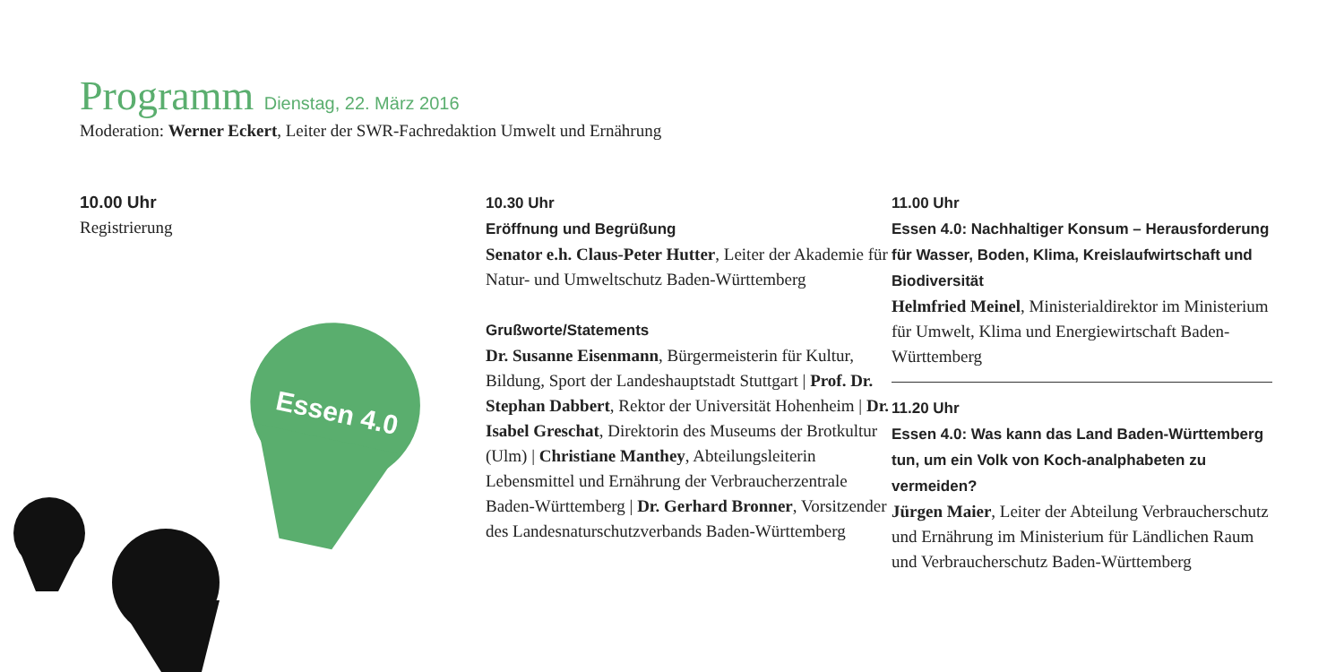Programm Dienstag, 22. März 2016
Moderation: Werner Eckert, Leiter der SWR-Fachredaktion Umwelt und Ernährung
10.00 Uhr
Registrierung
10.30 Uhr
Eröffnung und Begrüßung
Senator e.h. Claus-Peter Hutter, Leiter der Akademie für Natur- und Umweltschutz Baden-Württemberg
Grußworte/Statements
Dr. Susanne Eisenmann, Bürgermeisterin für Kultur, Bildung, Sport der Landeshauptstadt Stuttgart | Prof. Dr. Stephan Dabbert, Rektor der Universität Hohenheim | Dr. Isabel Greschat, Direktorin des Museums der Brotkultur (Ulm) | Christiane Manthey, Abteilungsleiterin Lebensmittel und Ernährung der Verbraucherzentrale Baden-Württemberg | Dr. Gerhard Bronner, Vorsitzender des Landesnaturschutzverbands Baden-Württemberg
11.00 Uhr
Essen 4.0: Nachhaltiger Konsum – Herausforderung für Wasser, Boden, Klima, Kreislaufwirtschaft und Biodiversität
Helmfried Meinel, Ministerialdirektor im Ministerium für Umwelt, Klima und Energiewirtschaft Baden-Württemberg
11.20 Uhr
Essen 4.0: Was kann das Land Baden-Württemberg tun, um ein Volk von Koch-analphabeten zu vermeiden?
Jürgen Maier, Leiter der Abteilung Verbraucherschutz und Ernährung im Ministerium für Ländlichen Raum und Verbraucherschutz Baden-Württemberg
Essen 4.0